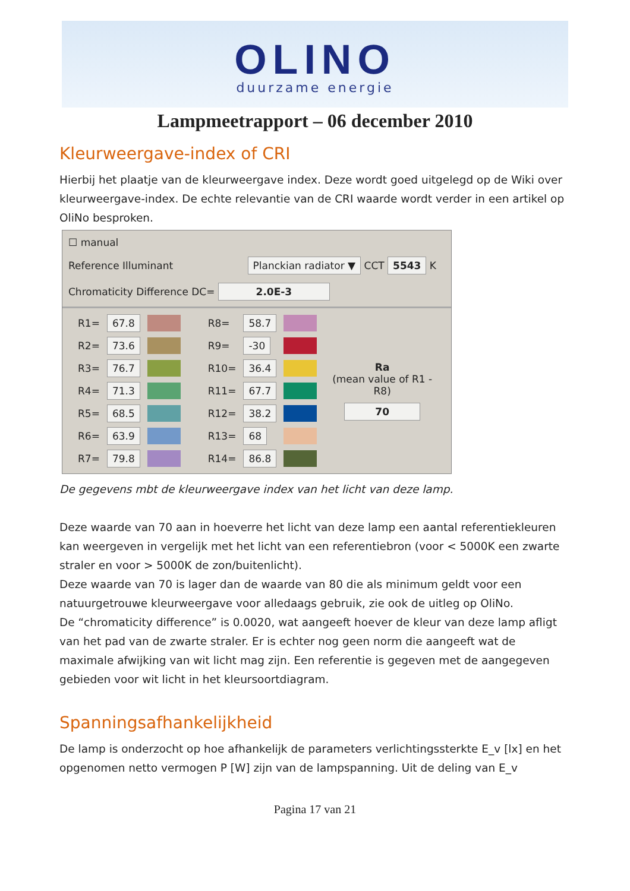OLINO
duurzame energie
Lampmeetrapport – 06 december 2010
Kleurweergave-index of CRI
Hierbij het plaatje van de kleurweergave index. Deze wordt goed uitgelegd op de Wiki over kleurweergave-index. De echte relevantie van de CRI waarde wordt verder in een artikel op OliNo besproken.
☐ manual
Reference Illuminant Planckian radiator ▼ CCT 5543 K
Chromaticity Difference DC= 2.0E-3
| R1= | 67.8 | | R8= | 58.7 | | |
| R2= | 73.6 | | R9= | -30 | | |
| R3= | 76.7 | | R10= | 36.4 | | Ra (mean value of R1 - R8) 70 |
| R4= | 71.3 | | R11= | 67.7 | | |
| R5= | 68.5 | | R12= | 38.2 | | |
| R6= | 63.9 | | R13= | 68 | | |
| R7= | 79.8 | | R14= | 86.8 | | |
De gegevens mbt de kleurweergave index van het licht van deze lamp.
Deze waarde van 70 aan in hoeverre het licht van deze lamp een aantal referentiekleuren kan weergeven in vergelijk met het licht van een referentiebron (voor < 5000K een zwarte straler en voor > 5000K de zon/buitenlicht).
Deze waarde van 70 is lager dan de waarde van 80 die als minimum geldt voor een natuurgetrouwe kleurweergave voor alledaags gebruik, zie ook de uitleg op OliNo.
De “chromaticity difference” is 0.0020, wat aangeeft hoever de kleur van deze lamp afligt van het pad van de zwarte straler. Er is echter nog geen norm die aangeeft wat de maximale afwijking van wit licht mag zijn. Een referentie is gegeven met de aangegeven gebieden voor wit licht in het kleursoortdiagram.
Spanningsafhankelijkheid
De lamp is onderzocht op hoe afhankelijk de parameters verlichtingssterkte E_v [lx] en het opgenomen netto vermogen P [W] zijn van de lampspanning. Uit de deling van E_v
Pagina 17 van 21